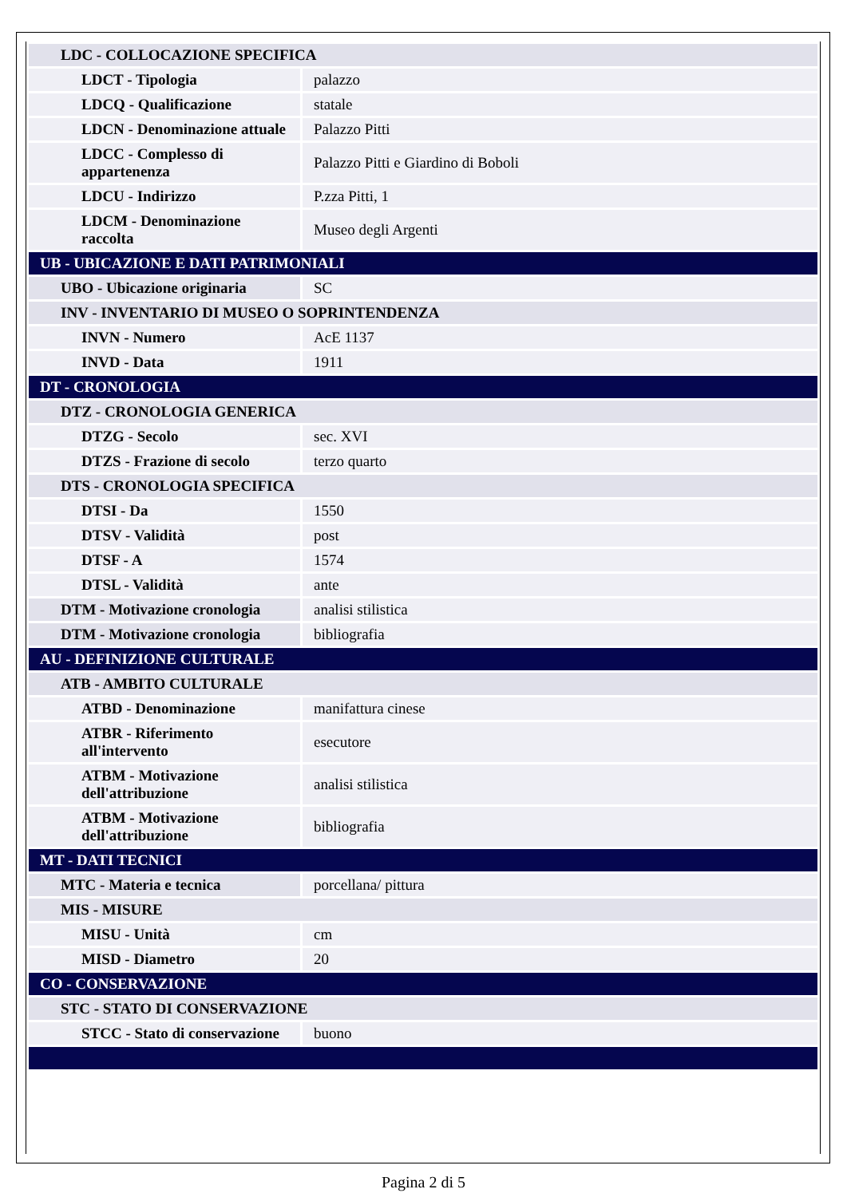| LDC - COLLOCAZIONE SPECIFICA | |
| LDCT - Tipologia | palazzo |
| LDCQ - Qualificazione | statale |
| LDCN - Denominazione attuale | Palazzo Pitti |
| LDCC - Complesso di appartenenza | Palazzo Pitti e Giardino di Boboli |
| LDCU - Indirizzo | P.zza Pitti, 1 |
| LDCM - Denominazione raccolta | Museo degli Argenti |
| UB - UBICAZIONE E DATI PATRIMONIALI | |
| UBO - Ubicazione originaria | SC |
| INV - INVENTARIO DI MUSEO O SOPRINTENDENZA | |
| INVN - Numero | AcE 1137 |
| INVD - Data | 1911 |
| DT - CRONOLOGIA | |
| DTZ - CRONOLOGIA GENERICA | |
| DTZG - Secolo | sec. XVI |
| DTZS - Frazione di secolo | terzo quarto |
| DTS - CRONOLOGIA SPECIFICA | |
| DTSI - Da | 1550 |
| DTSV - Validità | post |
| DTSF - A | 1574 |
| DTSL - Validità | ante |
| DTM - Motivazione cronologia | analisi stilistica |
| DTM - Motivazione cronologia | bibliografia |
| AU - DEFINIZIONE CULTURALE | |
| ATB - AMBITO CULTURALE | |
| ATBD - Denominazione | manifattura cinese |
| ATBR - Riferimento all'intervento | esecutore |
| ATBM - Motivazione dell'attribuzione | analisi stilistica |
| ATBM - Motivazione dell'attribuzione | bibliografia |
| MT - DATI TECNICI | |
| MTC - Materia e tecnica | porcellana/ pittura |
| MIS - MISURE | |
| MISU - Unità | cm |
| MISD - Diametro | 20 |
| CO - CONSERVAZIONE | |
| STC - STATO DI CONSERVAZIONE | |
| STCC - Stato di conservazione | buono |
Pagina 2 di 5